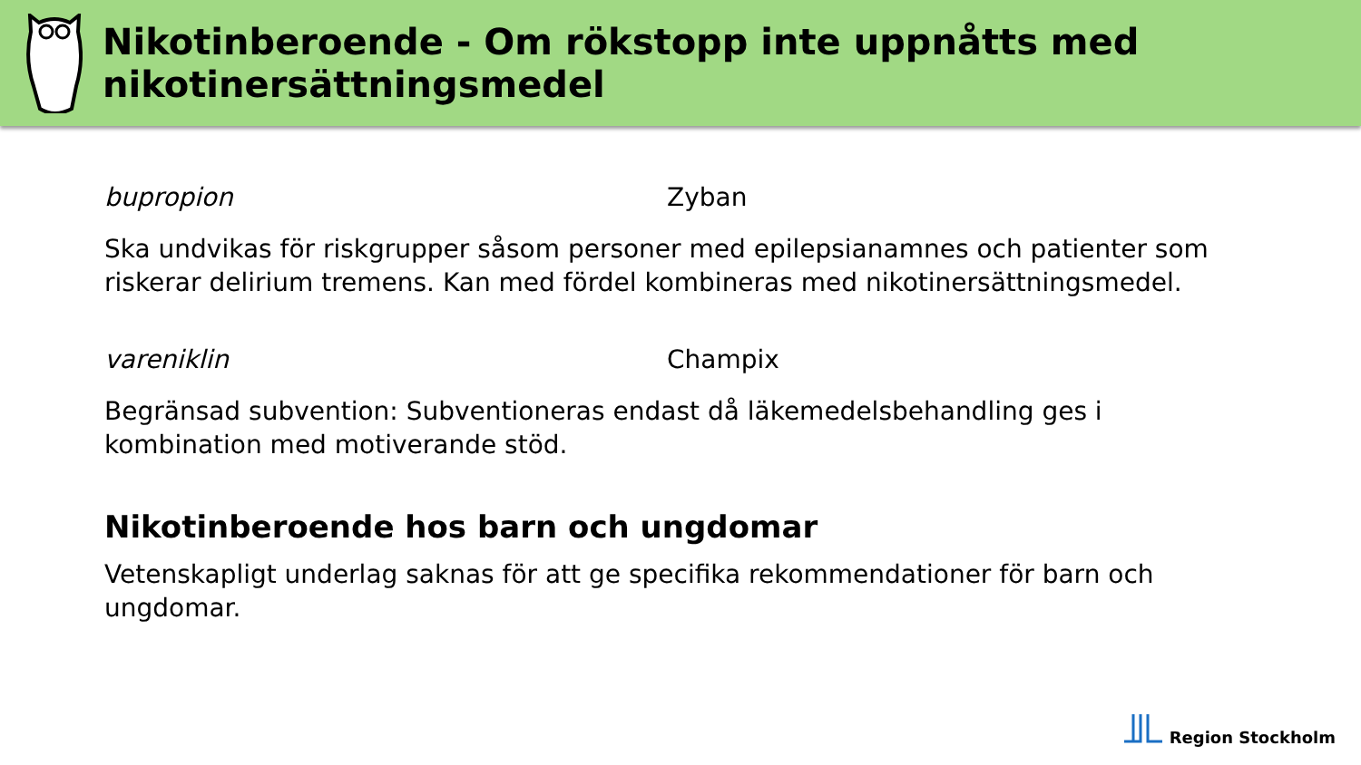Nikotinberoende - Om rökstopp inte uppnåtts med nikotinersättningsmedel
bupropion Zyban
Ska undvikas för riskgrupper såsom personer med epilepsianamnes och patienter som riskerar delirium tremens. Kan med fördel kombineras med nikotinersättningsmedel.
vareniklin Champix
Begränsad subvention: Subventioneras endast då läkemedelsbehandling ges i kombination med motiverande stöd.
Nikotinberoende hos barn och ungdomar
Vetenskapligt underlag saknas för att ge specifika rekommendationer för barn och ungdomar.
Region Stockholm